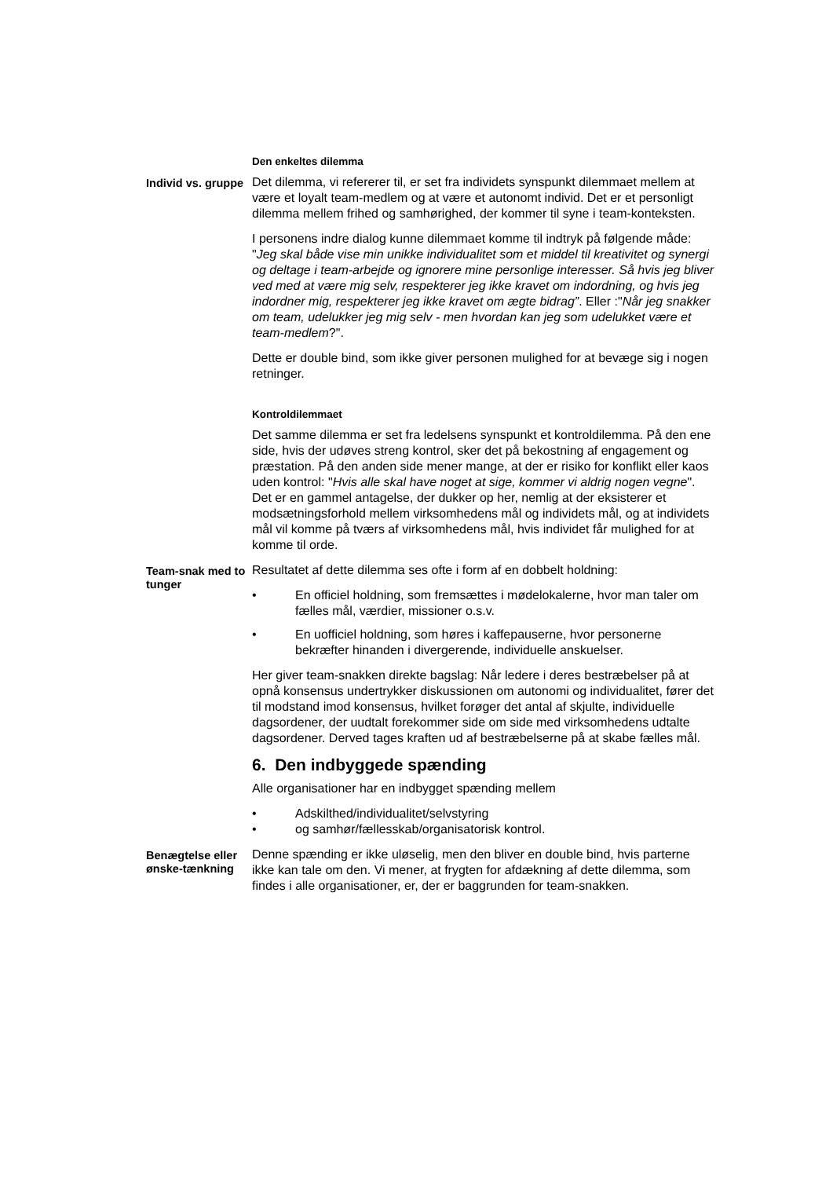Den enkeltes dilemma
Individ vs. gruppe
Det dilemma, vi refererer til, er set fra individets synspunkt dilemmaet mellem at være et loyalt team-medlem og at være et autonomt individ. Det er et personligt dilemma mellem frihed og samhørighed, der kommer til syne i team-konteksten.
I personens indre dialog kunne dilemmaet komme til indtryk på følgende måde: "Jeg skal både vise min unikke individualitet som et middel til kreativitet og synergi og deltage i team-arbejde og ignorere mine personlige interesser. Så hvis jeg bliver ved med at være mig selv, respekterer jeg ikke kravet om indordning, og hvis jeg indordner mig, respekterer jeg ikke kravet om ægte bidrag”. Eller :"Når jeg snakker om team, udelukker jeg mig selv - men hvordan kan jeg som udelukket være et team-medlem?".
Dette er double bind, som ikke giver personen mulighed for at bevæge sig i nogen retninger.
Kontroldilemmaet
Det samme dilemma er set fra ledelsens synspunkt et kontroldilemma. På den ene side, hvis der udøves streng kontrol, sker det på bekostning af engagement og præstation. På den anden side mener mange, at der er risiko for konflikt eller kaos uden kontrol: "Hvis alle skal have noget at sige, kommer vi aldrig nogen vegne". Det er en gammel antagelse, der dukker op her, nemlig at der eksisterer et modsætningsforhold mellem virksomhedens mål og individets mål, og at individets mål vil komme på tværs af virksomhedens mål, hvis individet får mulighed for at komme til orde.
Team-snak med to tunger
Resultatet af dette dilemma ses ofte i form af en dobbelt holdning:
• En officiel holdning, som fremsættes i mødelokalerne, hvor man taler om fælles mål, værdier, missioner o.s.v.
• En uofficiel holdning, som høres i kaffepauserne, hvor personerne bekræfter hinanden i divergerende, individuelle anskuelser.
Her giver team-snakken direkte bagslag: Når ledere i deres bestræbelser på at opnå konsensus undertrykker diskussionen om autonomi og individualitet, fører det til modstand imod konsensus, hvilket forøger det antal af skjulte, individuelle dagsordener, der uudtalt forekommer side om side med virksomhedens udtalte dagsordener. Derved tages kraften ud af bestræbelserne på at skabe fælles mål.
6. Den indbyggede spænding
Alle organisationer har en indbygget spænding mellem
• Adskilthed/individualitet/selvstyring
• og samhør/fællesskab/organisatorisk kontrol.
Benægtelse eller ønske-tænkning
Denne spænding er ikke uløselig, men den bliver en double bind, hvis parterne ikke kan tale om den. Vi mener, at frygten for afdækning af dette dilemma, som findes i alle organisationer, er, der er baggrunden for team-snakken.